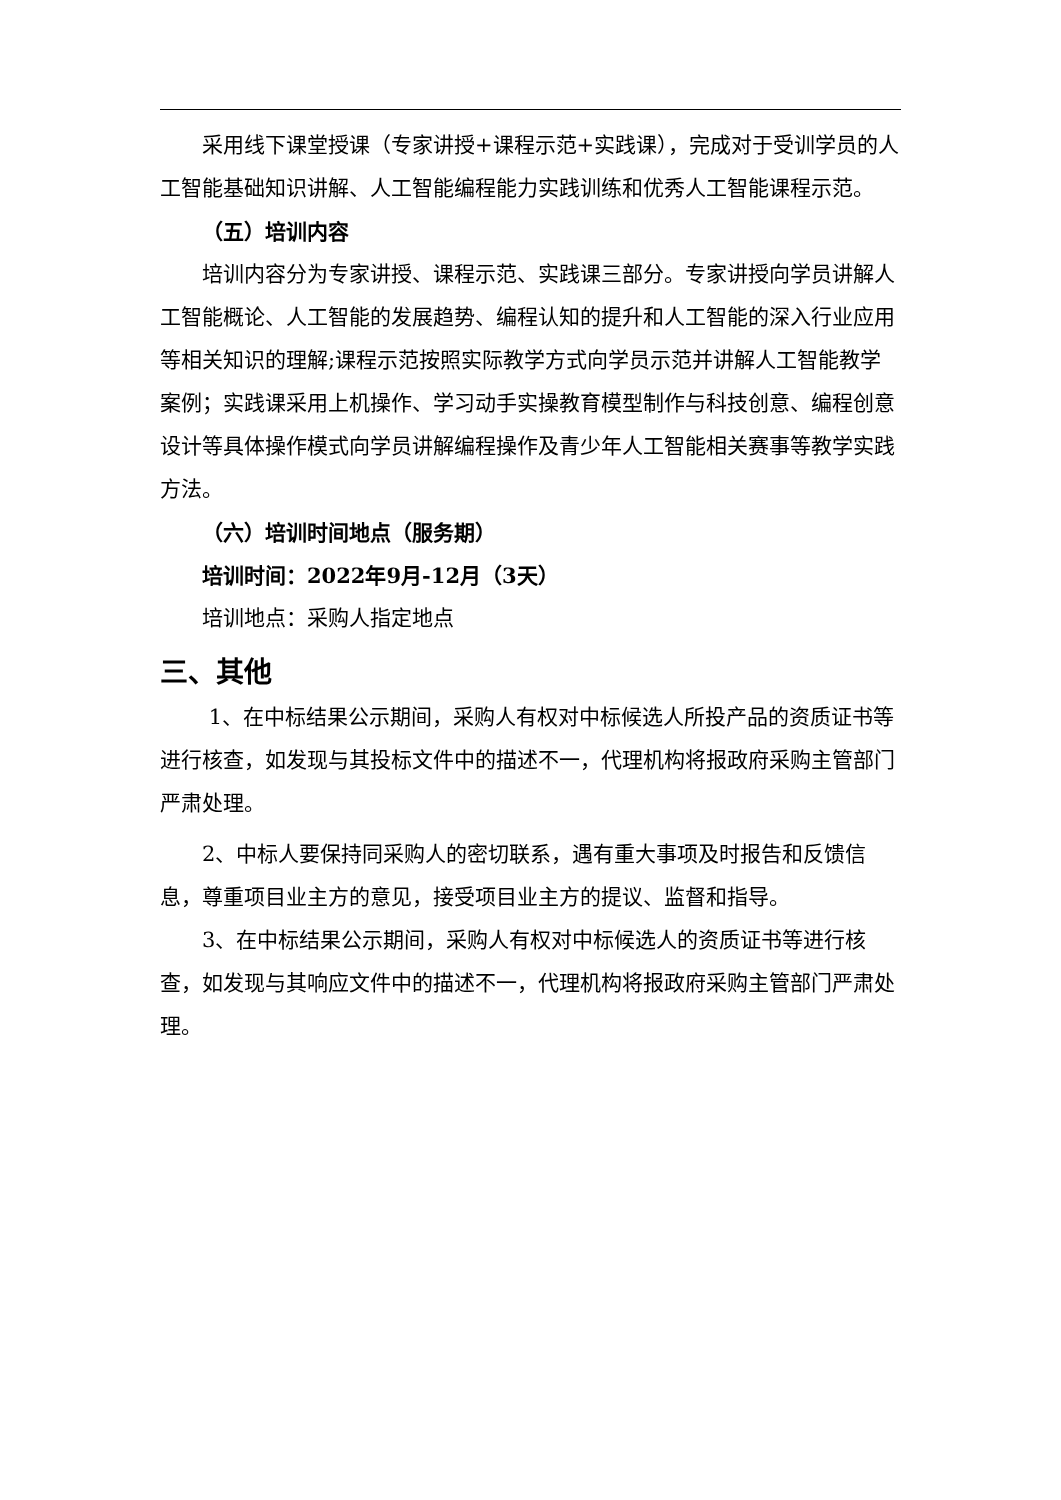采用线下课堂授课（专家讲授+课程示范+实践课），完成对于受训学员的人工智能基础知识讲解、人工智能编程能力实践训练和优秀人工智能课程示范。
（五）培训内容
培训内容分为专家讲授、课程示范、实践课三部分。专家讲授向学员讲解人工智能概论、人工智能的发展趋势、编程认知的提升和人工智能的深入行业应用等相关知识的理解;课程示范按照实际教学方式向学员示范并讲解人工智能教学案例；实践课采用上机操作、学习动手实操教育模型制作与科技创意、编程创意设计等具体操作模式向学员讲解编程操作及青少年人工智能相关赛事等教学实践方法。
（六）培训时间地点（服务期）
培训时间：2022年9月-12月（3天）
培训地点：采购人指定地点
三、其他
1、在中标结果公示期间，采购人有权对中标候选人所投产品的资质证书等进行核查，如发现与其投标文件中的描述不一，代理机构将报政府采购主管部门严肃处理。
2、中标人要保持同采购人的密切联系，遇有重大事项及时报告和反馈信息，尊重项目业主方的意见，接受项目业主方的提议、监督和指导。
3、在中标结果公示期间，采购人有权对中标候选人的资质证书等进行核查，如发现与其响应文件中的描述不一，代理机构将报政府采购主管部门严肃处理。